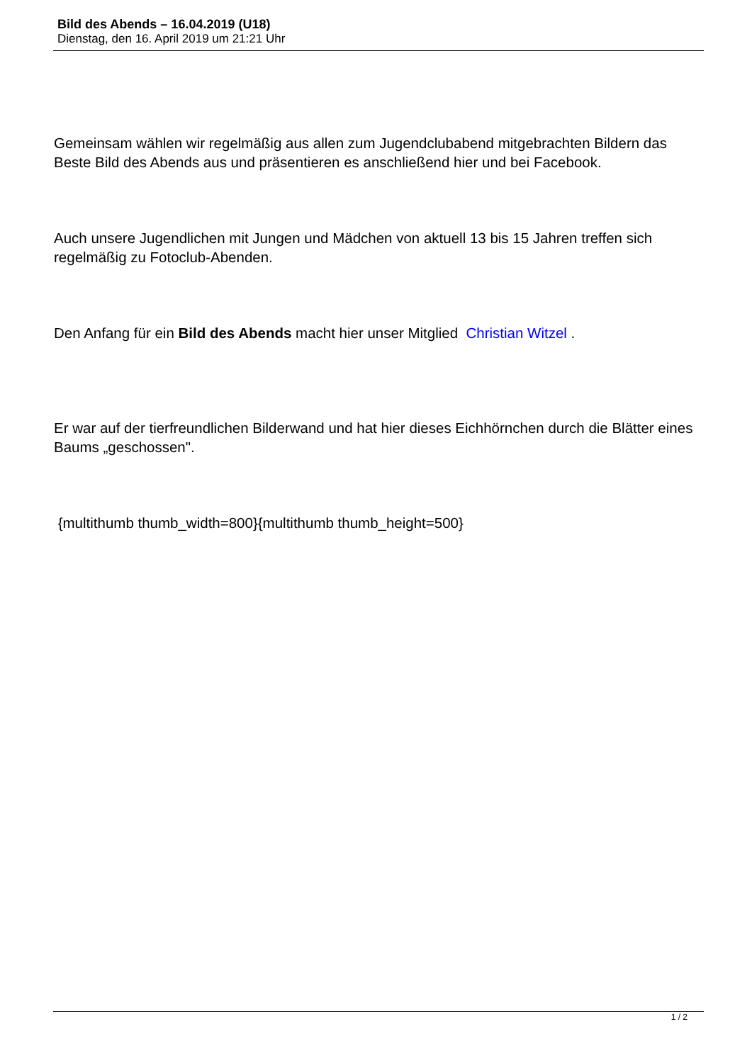Bild des Abends – 16.04.2019 (U18)
Dienstag, den 16. April 2019 um 21:21 Uhr
Gemeinsam wählen wir regelmäßig aus allen zum Jugendclubabend mitgebrachten Bildern das Beste Bild des Abends aus und präsentieren es anschließend hier und bei Facebook.
Auch unsere Jugendlichen mit Jungen und Mädchen von aktuell 13 bis 15 Jahren treffen sich regelmäßig zu Fotoclub-Abenden.
Den Anfang für ein Bild des Abends macht hier unser Mitglied Christian Witzel .
Er war auf der tierfreundlichen Bilderwand und hat hier dieses Eichhörnchen durch die Blätter eines Baums „geschossen".
{multithumb thumb_width=800}{multithumb thumb_height=500}
1 / 2